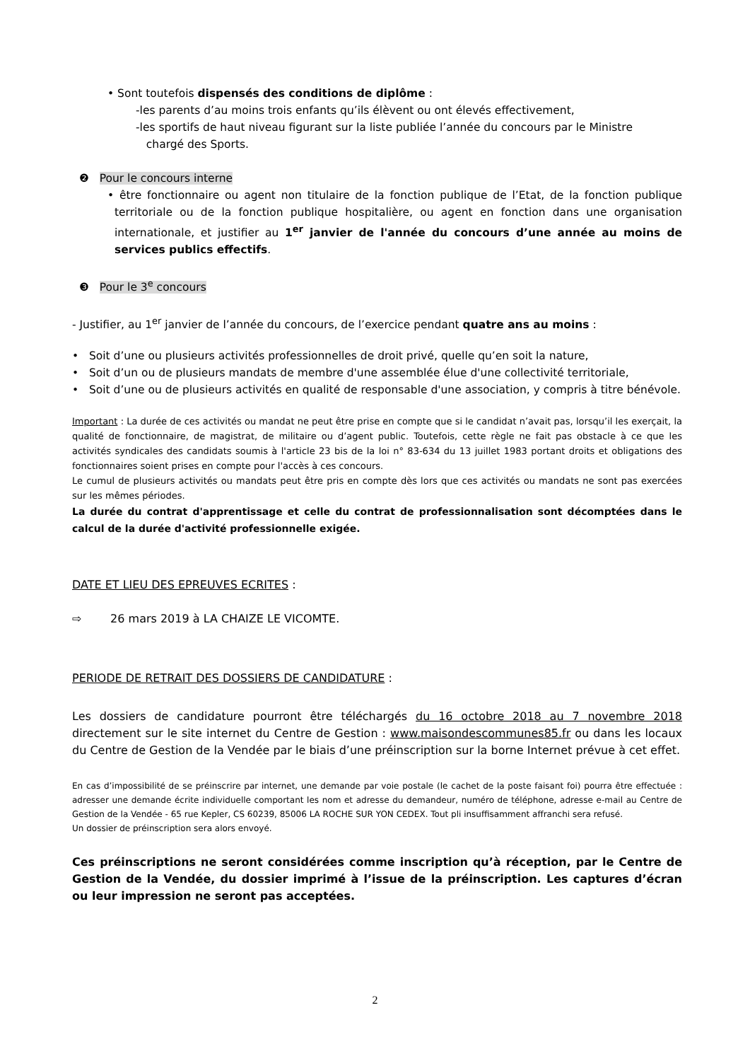• Sont toutefois dispensés des conditions de diplôme :
-les parents d’au moins trois enfants qu’ils élèvent ou ont élevés effectivement,
-les sportifs de haut niveau figurant sur la liste publiée l’année du concours par le Ministre
chargé des Sports.
❷ Pour le concours interne
• être fonctionnaire ou agent non titulaire de la fonction publique de l’Etat, de la fonction publique territoriale ou de la fonction publique hospitalière, ou agent en fonction dans une organisation internationale, et justifier au 1<sup>er</sup> janvier de l'année du concours d’une année au moins de services publics effectifs.
❸ Pour le 3<sup>e</sup> concours
- Justifier, au 1<sup>er</sup> janvier de l’année du concours, de l’exercice pendant quatre ans au moins :
• Soit d’une ou plusieurs activités professionnelles de droit privé, quelle qu’en soit la nature,
• Soit d’un ou de plusieurs mandats de membre d'une assemblée élue d'une collectivité territoriale,
• Soit d’une ou de plusieurs activités en qualité de responsable d'une association, y compris à titre bénévole.
Important : La durée de ces activités ou mandat ne peut être prise en compte que si le candidat n’avait pas, lorsqu’il les exerçait, la qualité de fonctionnaire, de magistrat, de militaire ou d’agent public. Toutefois, cette règle ne fait pas obstacle à ce que les activités syndicales des candidats soumis à l'article 23 bis de la loi n° 83-634 du 13 juillet 1983 portant droits et obligations des fonctionnaires soient prises en compte pour l'accès à ces concours.
Le cumul de plusieurs activités ou mandats peut être pris en compte dès lors que ces activités ou mandats ne sont pas exercées sur les mêmes périodes.
La durée du contrat d'apprentissage et celle du contrat de professionnalisation sont décomptées dans le calcul de la durée d'activité professionnelle exigée.
DATE ET LIEU DES EPREUVES ECRITES :
⇨ 26 mars 2019 à LA CHAIZE LE VICOMTE.
PERIODE DE RETRAIT DES DOSSIERS DE CANDIDATURE :
Les dossiers de candidature pourront être téléchargés du 16 octobre 2018 au 7 novembre 2018 directement sur le site internet du Centre de Gestion : www.maisondescommunes85.fr ou dans les locaux du Centre de Gestion de la Vendée par le biais d’une préinscription sur la borne Internet prévue à cet effet.
En cas d’impossibilité de se préinscrire par internet, une demande par voie postale (le cachet de la poste faisant foi) pourra être effectuée : adresser une demande écrite individuelle comportant les nom et adresse du demandeur, numéro de téléphone, adresse e-mail au Centre de Gestion de la Vendée - 65 rue Kepler, CS 60239, 85006 LA ROCHE SUR YON CEDEX. Tout pli insuffisamment affranchi sera refusé.
Un dossier de préinscription sera alors envoyé.
Ces préinscriptions ne seront considérées comme inscription qu’à réception, par le Centre de Gestion de la Vendée, du dossier imprimé à l’issue de la préinscription. Les captures d’écran ou leur impression ne seront pas acceptées.
2